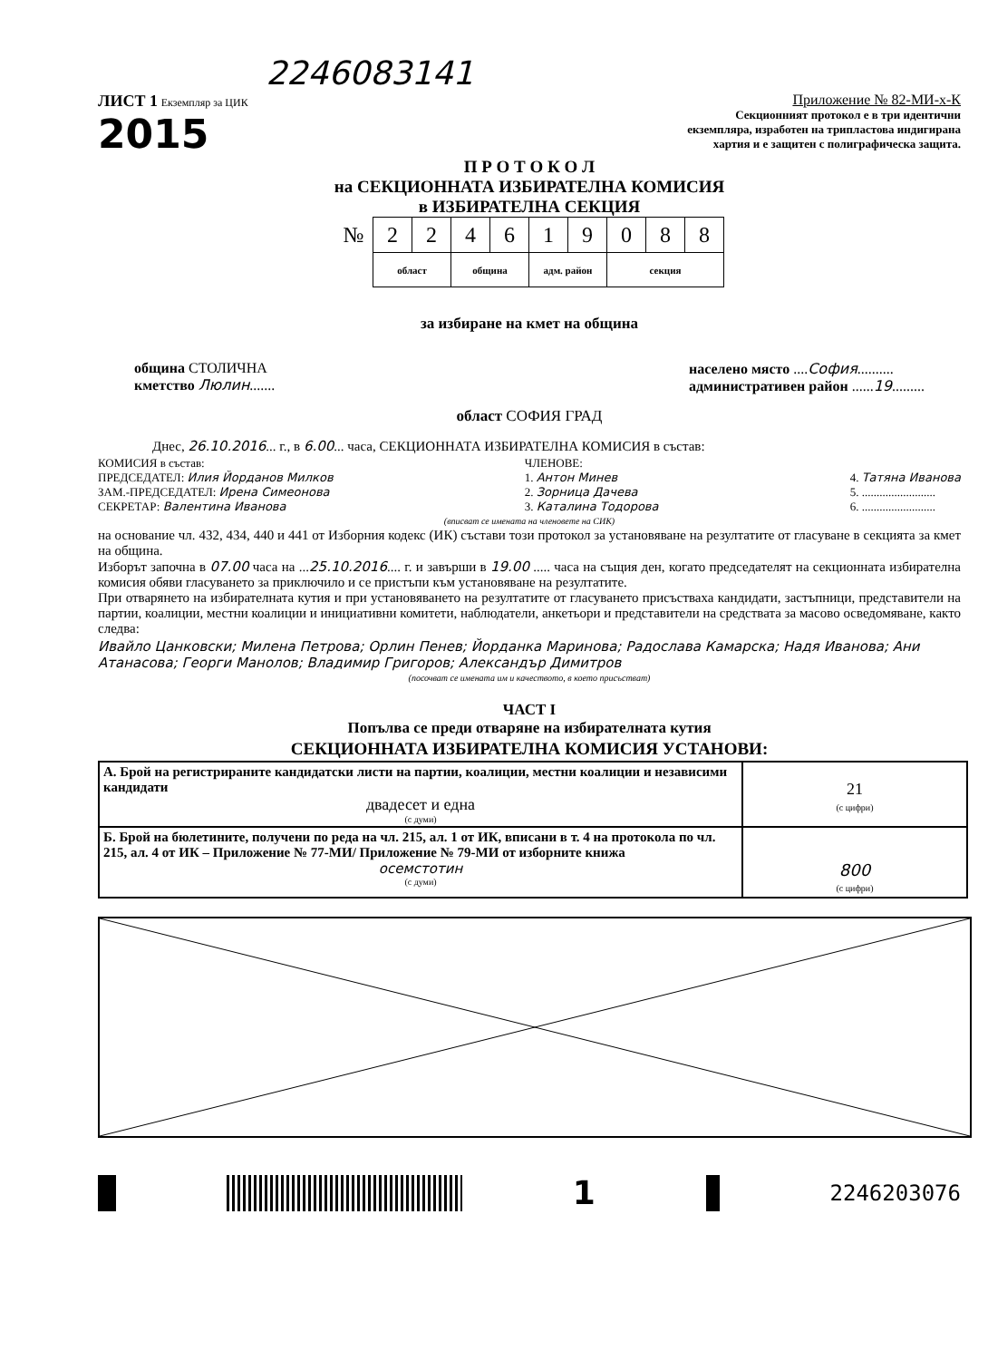2246083141
ЛИСТ 1 Екземпляр за ЦИК
2015
Приложение № 82-МИ-х-К
Секционният протокол е в три идентични
екземпляра, изработен на трипластова индигирана
хартия и е защитен с полиграфическа защита.
П Р О Т О К О Л
на СЕКЦИОННАТА ИЗБИРАТЕЛНА КОМИСИЯ
в ИЗБИРАТЕЛНА СЕКЦИЯ
| № | 2 | 2 | 4 | 6 | 1 | 9 | 0 | 8 | 8 |
| | област | | община | | адм. район | | секция | | |
за избиране на кмет на община
община СТОЛИЧНА
кметство Люлин.......
населено място ....София..........
административен район ......19.........
област СОФИЯ ГРАД
Днес, 26.10.2016... г., в 6.00... часа, СЕКЦИОННАТА ИЗБИРАТЕЛНА КОМИСИЯ в състав:
КОМИСИЯ в състав:
ПРЕДСЕДАТЕЛ: Илия Йорданов Милков
ЗАМ.-ПРЕДСЕДАТЕЛ: Ирена Симеонова
СЕКРЕТАР: Валентина Иванова
ЧЛЕНОВЕ:
1. Антон Минев
2. Зорница Дачева
3. Каталина Тодорова
4. Татяна Иванова
5. .........................
6. .........................
(вписват се имената на членовете на СИК)
на основание чл. 432, 434, 440 и 441 от Изборния кодекс (ИК) състави този протокол за установяване на резултатите от гласуване в секцията за кмет на община.
Изборът започна в 07.00 часа на ...25.10.2016.... г. и завърши в 19.00 ..... часа на същия ден, когато председателят на секционната избирателна комисия обяви гласуването за приключило и се пристъпи към установяване на резултатите.
При отварянето на избирателната кутия и при установяването на резултатите от гласуването присъстваха кандидати, застъпници, представители на партии, коалиции, местни коалиции и инициативни комитети, наблюдатели, анкетьори и представители на средствата за масово осведомяване, както следва:
Ивайло Цанковски; Милена Петрова; Орлин Пенев; Йорданка Маринова; Радослава Камарска; Надя Иванова; Ани Атанасова; Георги Манолов; Владимир Григоров; Александър Димитров
(посочват се имената им и качеството, в което присъстват)
ЧАСТ I
Попълва се преди отваряне на избирателната кутия
СЕКЦИОННАТА ИЗБИРАТЕЛНА КОМИСИЯ УСТАНОВИ:
| А. Брой на регистрираните кандидатски листи на партии, коалиции, местни коалиции и независими кандидати двадесет и една (с думи) | 21 (с цифри) |
| Б. Брой на бюлетините, получени по реда на чл. 215, ал. 1 от ИК, вписани в т. 4 на протокола по чл. 215, ал. 4 от ИК – Приложение № 77-МИ/ Приложение № 79-МИ от изборните книжа осемстотин (с думи) | 800 (с цифри) |
1
2246203076